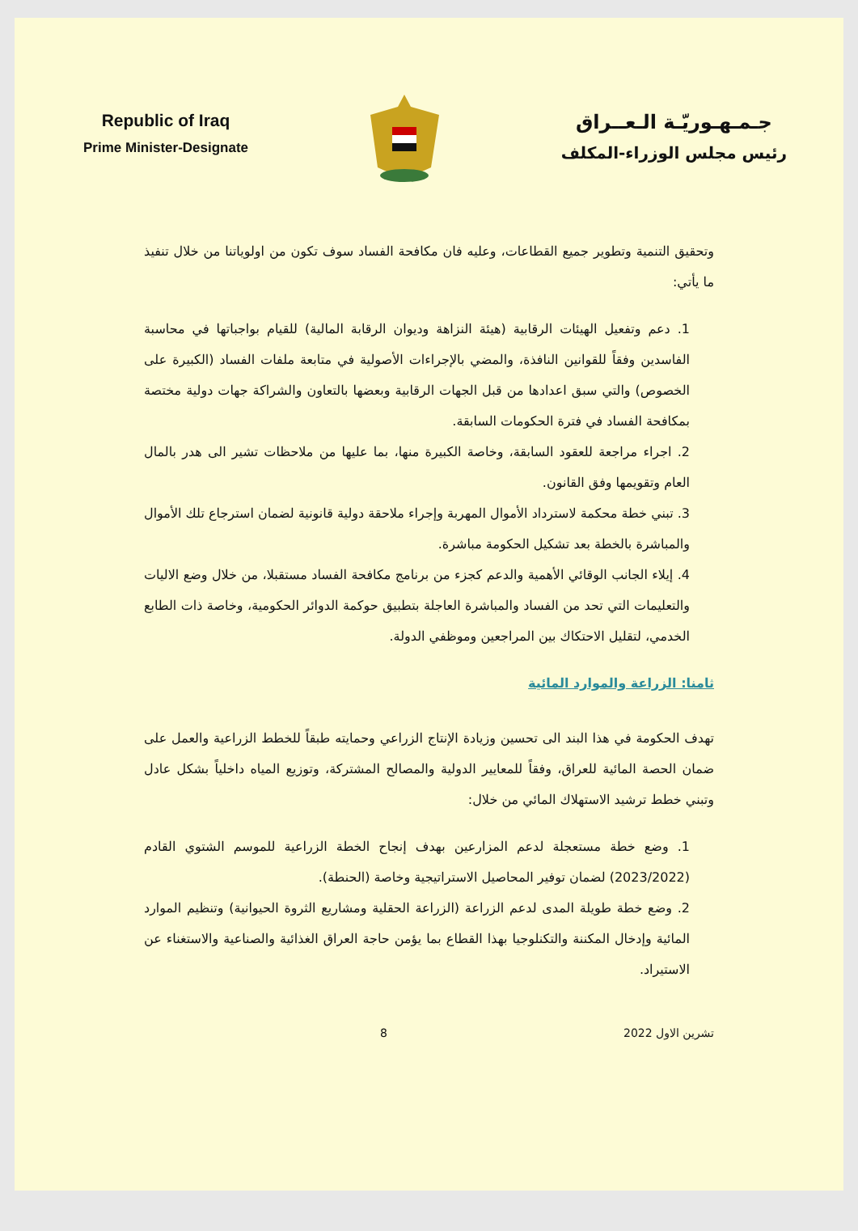Republic of Iraq
Prime Minister-Designate
جـمـهـوريّـة الـعــراق
رئيس مجلس الوزراء-المكلف
وتحقيق التنمية وتطوير جميع القطاعات، وعليه فان مكافحة الفساد سوف تكون من اولوياتنا من خلال تنفيذ ما يأتي:
1. دعم وتفعيل الهيئات الرقابية (هيئة النزاهة وديوان الرقابة المالية) للقيام بواجباتها في محاسبة الفاسدين وفقاً للقوانين النافذة، والمضي بالإجراءات الأصولية في متابعة ملفات الفساد (الكبيرة على الخصوص) والتي سبق اعدادها من قبل الجهات الرقابية وبعضها بالتعاون والشراكة جهات دولية مختصة بمكافحة الفساد في فترة الحكومات السابقة.
2. اجراء مراجعة للعقود السابقة، وخاصة الكبيرة منها، بما عليها من ملاحظات تشير الى هدر بالمال العام وتقويمها وفق القانون.
3. تبني خطة محكمة لاسترداد الأموال المهربة وإجراء ملاحقة دولية قانونية لضمان استرجاع تلك الأموال والمباشرة بالخطة بعد تشكيل الحكومة مباشرة.
4. إيلاء الجانب الوقائي الأهمية والدعم كجزء من برنامج مكافحة الفساد مستقبلا، من خلال وضع الاليات والتعليمات التي تحد من الفساد والمباشرة العاجلة بتطبيق حوكمة الدوائر الحكومية، وخاصة ذات الطابع الخدمي، لتقليل الاحتكاك بين المراجعين وموظفي الدولة.
ثامنا: الزراعة والموارد المائية
تهدف الحكومة في هذا البند الى تحسين وزيادة الإنتاج الزراعي وحمايته طبقاً للخطط الزراعية والعمل على ضمان الحصة المائية للعراق، وفقاً للمعايير الدولية والمصالح المشتركة، وتوزيع المياه داخلياً بشكل عادل وتبني خطط ترشيد الاستهلاك المائي من خلال:
1. وضع خطة مستعجلة لدعم المزارعين بهدف إنجاح الخطة الزراعية للموسم الشتوي القادم (2023/2022) لضمان توفير المحاصيل الاستراتيجية وخاصة (الحنطة).
2. وضع خطة طويلة المدى لدعم الزراعة (الزراعة الحقلية ومشاريع الثروة الحيوانية) وتنظيم الموارد المائية وإدخال المكننة والتكنلوجيا بهذا القطاع بما يؤمن حاجة العراق الغذائية والصناعية والاستغناء عن الاستيراد.
تشرين الاول 2022 8